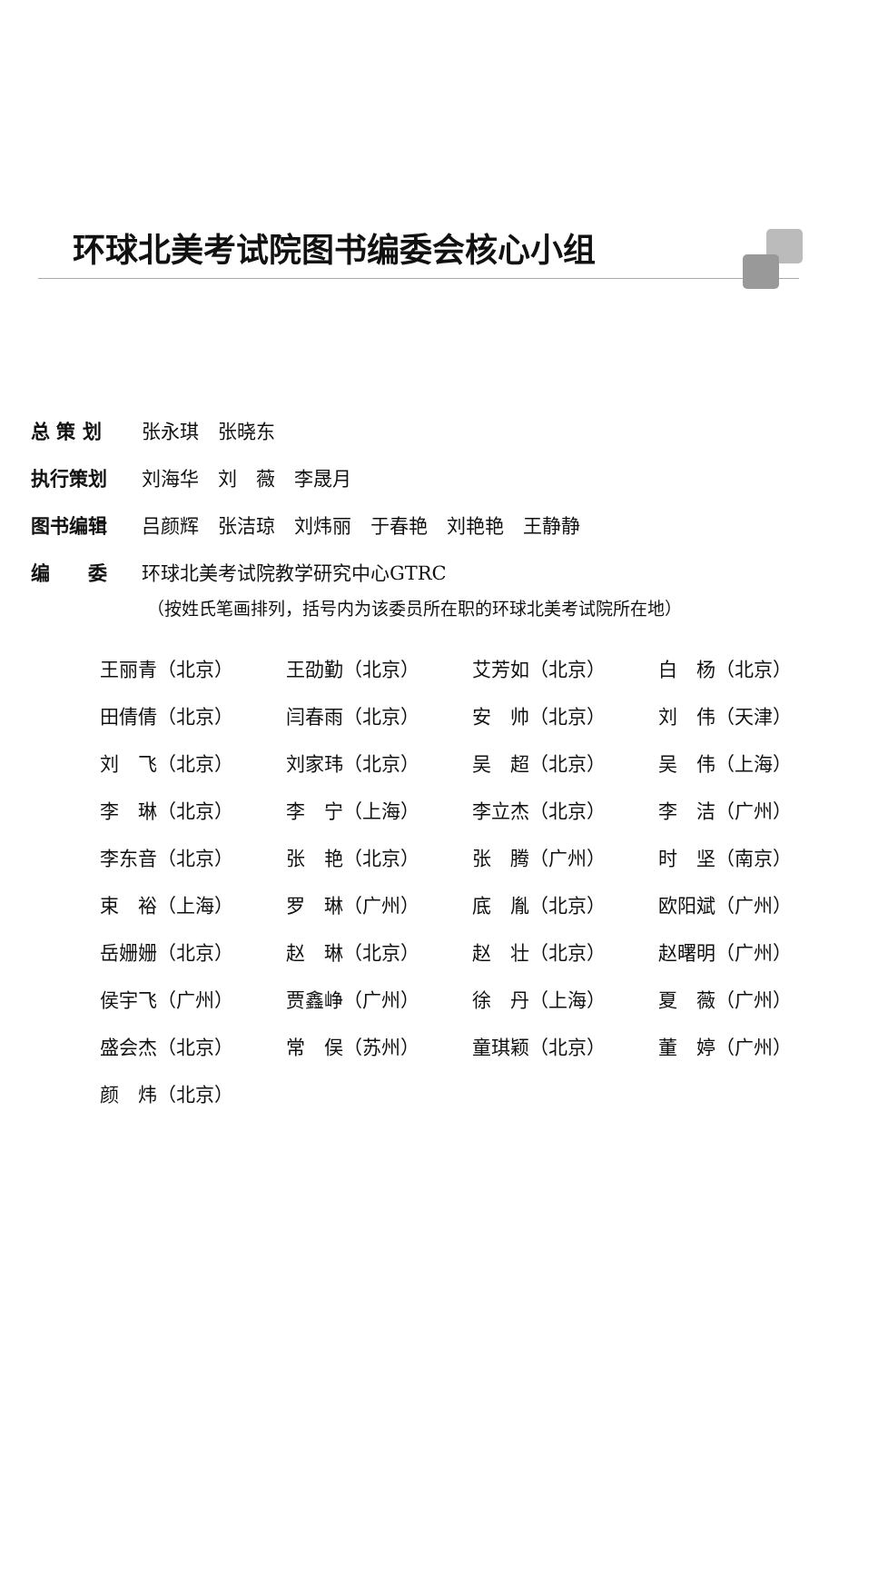环球北美考试院图书编委会核心小组
总 策 划 张永琪　张晓东
执行策划 刘海华　刘　薇　李晟月
图书编辑 吕颜辉　张洁琼　刘炜丽　于春艳　刘艳艳　王静静
编　　委 环球北美考试院教学研究中心GTRC
（按姓氏笔画排列，括号内为该委员所在职的环球北美考试院所在地）
| 王丽青（北京） | 王劭勤（北京） | 艾芳如（北京） | 白 杨（北京） |
| 田倩倩（北京） | 闫春雨（北京） | 安 帅（北京） | 刘 伟（天津） |
| 刘 飞（北京） | 刘家玮（北京） | 吴 超（北京） | 吴 伟（上海） |
| 李 琳（北京） | 李 宁（上海） | 李立杰（北京） | 李 洁（广州） |
| 李东音（北京） | 张 艳（北京） | 张 腾（广州） | 时 坚（南京） |
| 束 裕（上海） | 罗 琳（广州） | 底 胤（北京） | 欧阳斌（广州） |
| 岳姗姗（北京） | 赵 琳（北京） | 赵 壮（北京） | 赵曙明（广州） |
| 侯宇飞（广州） | 贾鑫峥（广州） | 徐 丹（上海） | 夏 薇（广州） |
| 盛会杰（北京） | 常 俣（苏州） | 童琪颖（北京） | 董 婷（广州） |
| 颜 炜（北京） | | | |